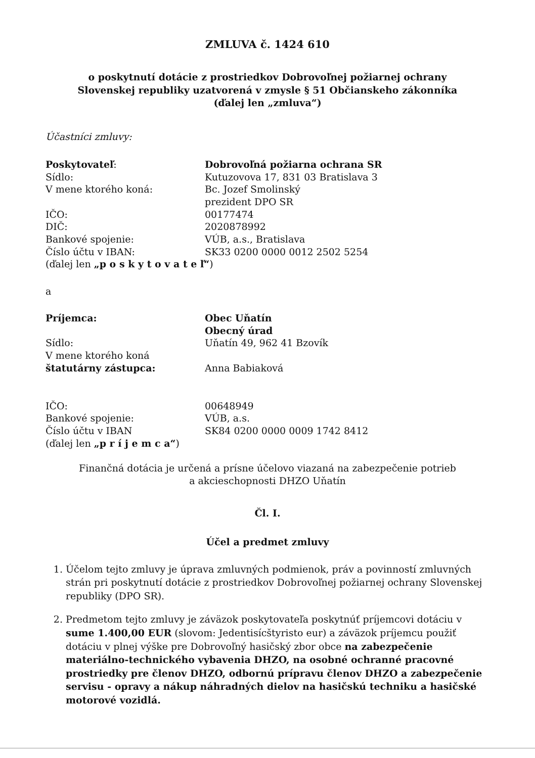ZMLUVA č. 1424 610
o poskytnutí dotácie z prostriedkov Dobrovoľnej požiarnej ochrany
Slovenskej republiky uzatvorená v zmysle § 51 Občianskeho zákonníka
(ďalej len „zmluva“)
Účastníci zmluvy:
Poskytovateľ: Dobrovoľná požiarna ochrana SR
Sídlo: Kutuzovova 17, 831 03 Bratislava 3
V mene ktorého koná: Bc. Jozef Smolinský
prezident DPO SR
IČO: 00177474
DIČ: 2020878992
Bankové spojenie: VÚB, a.s., Bratislava
Číslo účtu v IBAN: SK33 0200 0000 0012 2502 5254
(ďalej len „p o s k y t o v a t e ľ“)
a
Príjemca: Obec Uňatín
Obecný úrad
Sídlo:
V mene ktorého koná
štatutárny zástupca:
Uňatín 49, 962 41 Bzovík
Anna Babiaková
IČO:
Bankové spojenie:
Číslo účtu v IBAN
(ďalej len „p r í j e m c a“)
00648949
VÚB, a.s.
SK84 0200 0000 0009 1742 8412
Finančná dotácia je určená a prísne účelovo viazaná na zabezpečenie potrieb
a akcieschopnosti DHZO Uňatín
Čl. I.
Účel a predmet zmluvy
1. Účelom tejto zmluvy je úprava zmluvných podmienok, práv a povinností zmluvných strán pri poskytnutí dotácie z prostriedkov Dobrovoľnej požiarnej ochrany Slovenskej republiky (DPO SR).
2. Predmetom tejto zmluvy je záväzok poskytovateľa poskytnúť príjemcovi dotáciu v sume 1.400,00 EUR (slovom: Jedentisícštyristo eur) a záväzok príjemcu použiť dotáciu v plnej výške pre Dobrovoľný hasičský zbor obce na zabezpečenie materiálno-technického vybavenia DHZO, na osobné ochranné pracovné prostriedky pre členov DHZO, odbornú prípravu členov DHZO a zabezpečenie servisu - opravy a nákup náhradných dielov na hasičskú techniku a hasičské motorové vozidlá.